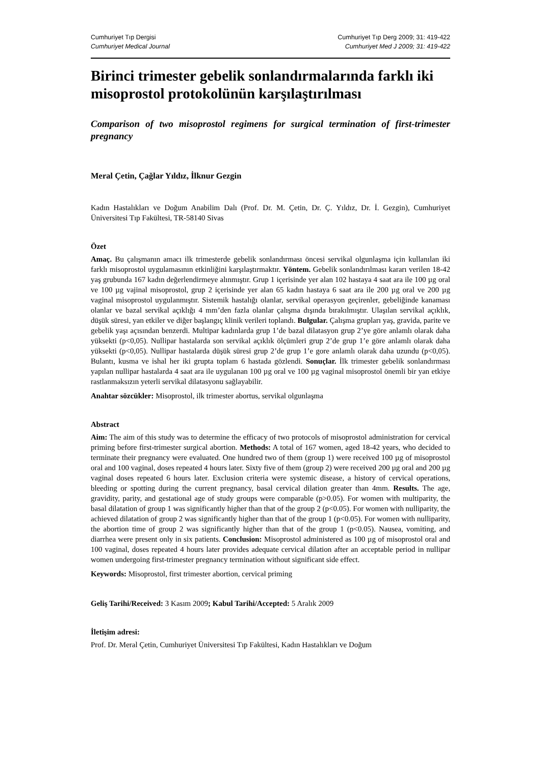Cumhuriyet Tıp Dergisi
Cumhuriyet Medical Journal
Cumhuriyet Tıp Derg 2009; 31: 419-422
Cumhuriyet Med J 2009; 31: 419-422
Birinci trimester gebelik sonlandırmalarında farklı iki misoprostol protokolünün karşılaştırılması
Comparison of two misoprostol regimens for surgical termination of first-trimester pregnancy
Meral Çetin, Çağlar Yıldız, İlknur Gezgin
Kadın Hastalıkları ve Doğum Anabilim Dalı (Prof. Dr. M. Çetin, Dr. Ç. Yıldız, Dr. İ. Gezgin), Cumhuriyet Üniversitesi Tıp Fakültesi, TR-58140 Sivas
Özet
Amaç. Bu çalışmanın amacı ilk trimesterde gebelik sonlandırması öncesi servikal olgunlaşma için kullanılan iki farklı misoprostol uygulamasının etkinliğini karşılaştırmaktır. Yöntem. Gebelik sonlandırılması kararı verilen 18-42 yaş grubunda 167 kadın değerlendirmeye alınmıştır. Grup 1 içerisinde yer alan 102 hastaya 4 saat ara ile 100 µg oral ve 100 µg vajinal misoprostol, grup 2 içerisinde yer alan 65 kadın hastaya 6 saat ara ile 200 µg oral ve 200 µg vaginal misoprostol uygulanmıştır. Sistemik hastalığı olanlar, servikal operasyon geçirenler, gebeliğinde kanaması olanlar ve bazal servikal açıklığı 4 mm’den fazla olanlar çalışma dışında bırakılmıştır. Ulaşılan servikal açıklık, düşük süresi, yan etkiler ve diğer başlangıç klinik verileri toplandı. Bulgular. Çalışma grupları yaş, gravida, parite ve gebelik yaşı açısından benzerdi. Multipar kadınlarda grup 1’de bazal dilatasyon grup 2’ye göre anlamlı olarak daha yüksekti (p<0,05). Nullipar hastalarda son servikal açıklık ölçümleri grup 2’de grup 1’e göre anlamlı olarak daha yüksekti (p<0,05). Nullipar hastalarda düşük süresi grup 2’de grup 1’e gore anlamlı olarak daha uzundu (p<0,05). Bulantı, kusma ve ishal her iki grupta toplam 6 hastada gözlendi. Sonuçlar. İlk trimester gebelik sonlandırması yapılan nullipar hastalarda 4 saat ara ile uygulanan 100 µg oral ve 100 µg vaginal misoprostol önemli bir yan etkiye rastlanmaksızın yeterli servikal dilatasyonu sağlayabilir.
Anahtar sözcükler: Misoprostol, ilk trimester abortus, servikal olgunlaşma
Abstract
Aim: The aim of this study was to determine the efficacy of two protocols of misoprostol administration for cervical priming before first-trimester surgical abortion. Methods: A total of 167 women, aged 18-42 years, who decided to terminate their pregnancy were evaluated. One hundred two of them (group 1) were received 100 µg of misoprostol oral and 100 vaginal, doses repeated 4 hours later. Sixty five of them (group 2) were received 200 µg oral and 200 µg vaginal doses repeated 6 hours later. Exclusion criteria were systemic disease, a history of cervical operations, bleeding or spotting during the current pregnancy, basal cervical dilation greater than 4mm. Results. The age, gravidity, parity, and gestational age of study groups were comparable (p>0.05). For women with multiparity, the basal dilatation of group 1 was significantly higher than that of the group 2 (p<0.05). For women with nulliparity, the achieved dilatation of group 2 was significantly higher than that of the group 1 (p<0.05). For women with nulliparity, the abortion time of group 2 was significantly higher than that of the group 1 (p<0.05). Nausea, vomiting, and diarrhea were present only in six patients. Conclusion: Misoprostol administered as 100 µg of misoprostol oral and 100 vaginal, doses repeated 4 hours later provides adequate cervical dilation after an acceptable period in nullipar women undergoing first-trimester pregnancy termination without significant side effect.
Keywords: Misoprostol, first trimester abortion, cervical priming
Geliş Tarihi/Received: 3 Kasım 2009; Kabul Tarihi/Accepted: 5 Aralık 2009
İletişim adresi:
Prof. Dr. Meral Çetin, Cumhuriyet Üniversitesi Tıp Fakültesi, Kadın Hastalıkları ve Doğum